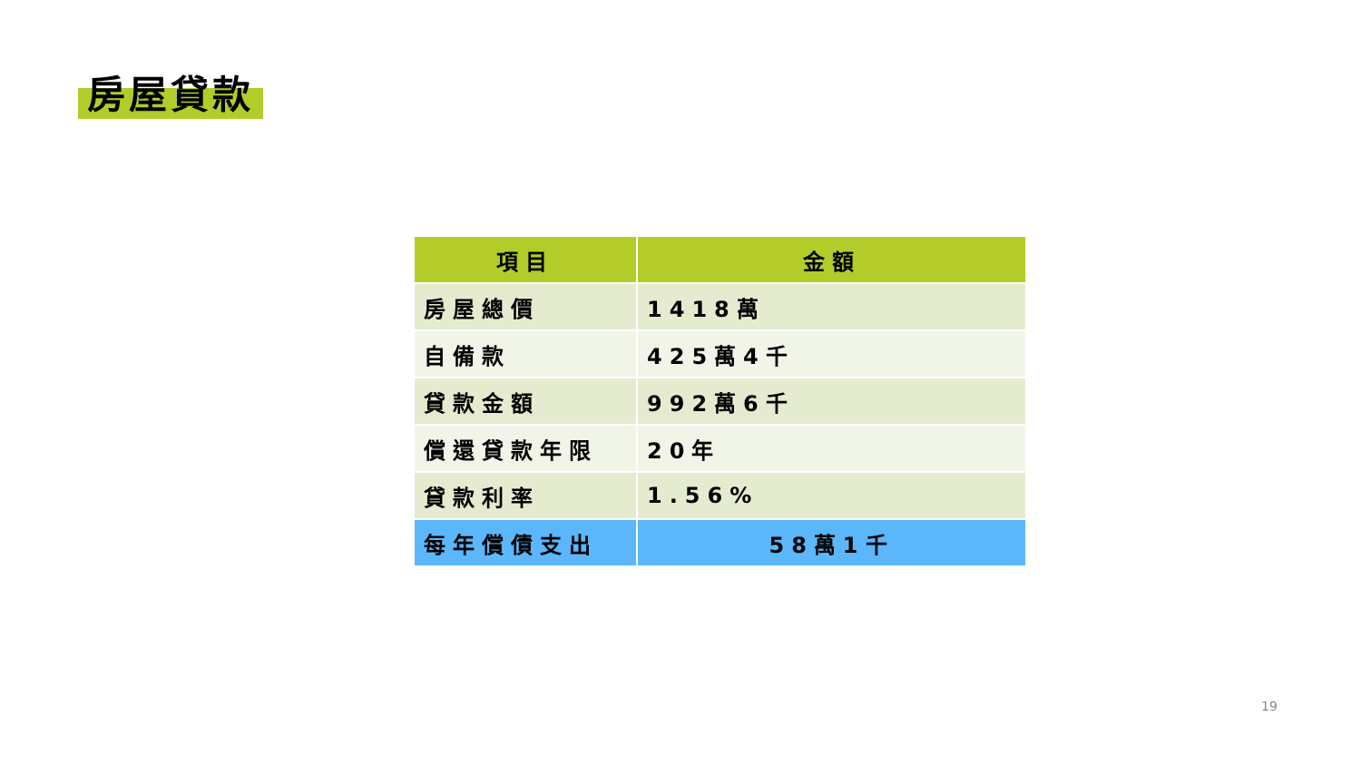房屋貸款
| 項目 | 金額 |
| --- | --- |
| 房屋總價 | 1418萬 |
| 自備款 | 425萬4千 |
| 貸款金額 | 992萬6千 |
| 償還貸款年限 | 20年 |
| 貸款利率 | 1.56% |
| 每年償債支出 | 58萬1千 |
19